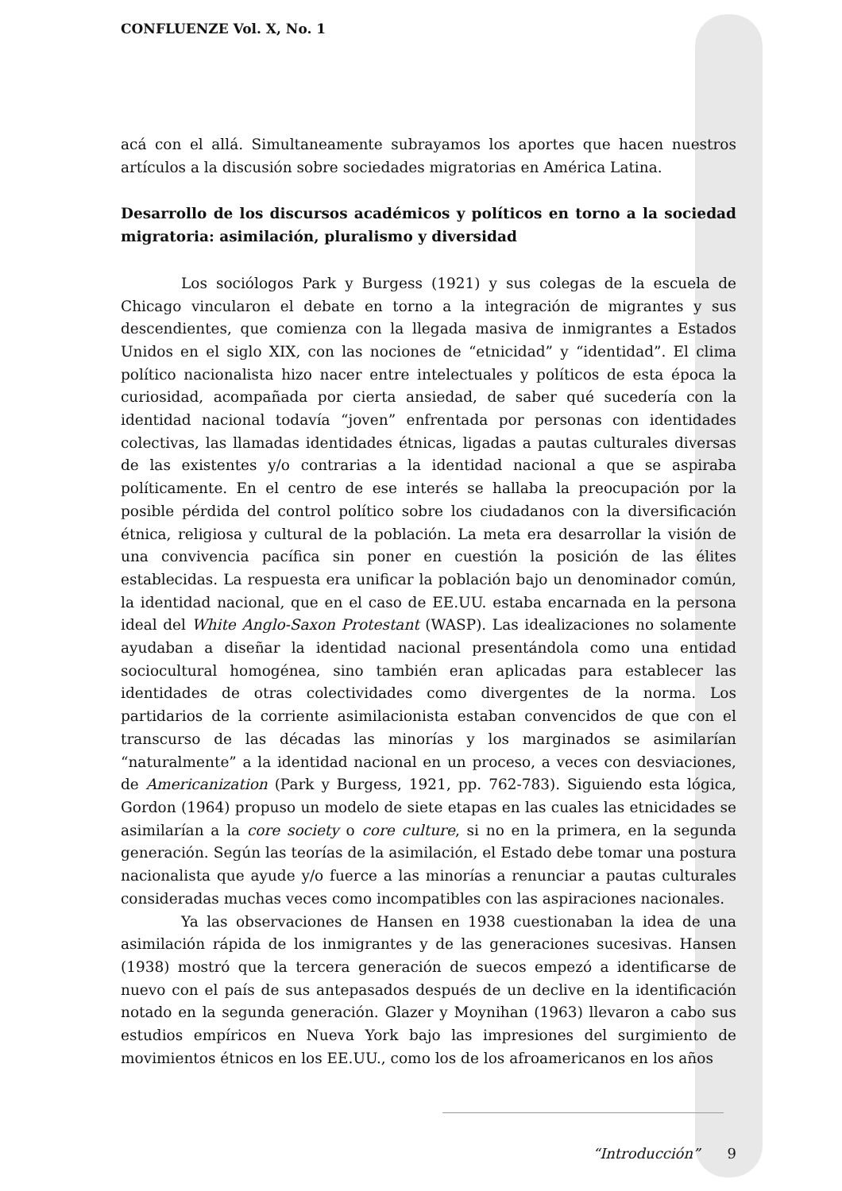CONFLUENZE Vol. X, No. 1
acá con el allá. Simultaneamente subrayamos los aportes que hacen nuestros artículos a la discusión sobre sociedades migratorias en América Latina.
Desarrollo de los discursos académicos y políticos en torno a la sociedad migratoria: asimilación, pluralismo y diversidad
Los sociólogos Park y Burgess (1921) y sus colegas de la escuela de Chicago vincularon el debate en torno a la integración de migrantes y sus descendientes, que comienza con la llegada masiva de inmigrantes a Estados Unidos en el siglo XIX, con las nociones de “etnicidad” y “identidad”. El clima político nacionalista hizo nacer entre intelectuales y políticos de esta época la curiosidad, acompañada por cierta ansiedad, de saber qué sucedería con la identidad nacional todavía “joven” enfrentada por personas con identidades colectivas, las llamadas identidades étnicas, ligadas a pautas culturales diversas de las existentes y/o contrarias a la identidad nacional a que se aspiraba políticamente. En el centro de ese interés se hallaba la preocupación por la posible pérdida del control político sobre los ciudadanos con la diversificación étnica, religiosa y cultural de la población. La meta era desarrollar la visión de una convivencia pacífica sin poner en cuestión la posición de las élites establecidas. La respuesta era unificar la población bajo un denominador común, la identidad nacional, que en el caso de EE.UU. estaba encarnada en la persona ideal del White Anglo-Saxon Protestant (WASP). Las idealizaciones no solamente ayudaban a diseñar la identidad nacional presentándola como una entidad sociocultural homogénea, sino también eran aplicadas para establecer las identidades de otras colectividades como divergentes de la norma. Los partidarios de la corriente asimilacionista estaban convencidos de que con el transcurso de las décadas las minorías y los marginados se asimilarían “naturalmente” a la identidad nacional en un proceso, a veces con desviaciones, de Americanization (Park y Burgess, 1921, pp. 762-783). Siguiendo esta lógica, Gordon (1964) propuso un modelo de siete etapas en las cuales las etnicidades se asimilarían a la core society o core culture, si no en la primera, en la segunda generación. Según las teorías de la asimilación, el Estado debe tomar una postura nacionalista que ayude y/o fuerce a las minorías a renunciar a pautas culturales consideradas muchas veces como incompatibles con las aspiraciones nacionales.
Ya las observaciones de Hansen en 1938 cuestionaban la idea de una asimilación rápida de los inmigrantes y de las generaciones sucesivas. Hansen (1938) mostró que la tercera generación de suecos empezó a identificarse de nuevo con el país de sus antepasados después de un declive en la identificación notado en la segunda generación. Glazer y Moynihan (1963) llevaron a cabo sus estudios empíricos en Nueva York bajo las impresiones del surgimiento de movimientos étnicos en los EE.UU., como los de los afroamericanos en los años
“Introducción” 9